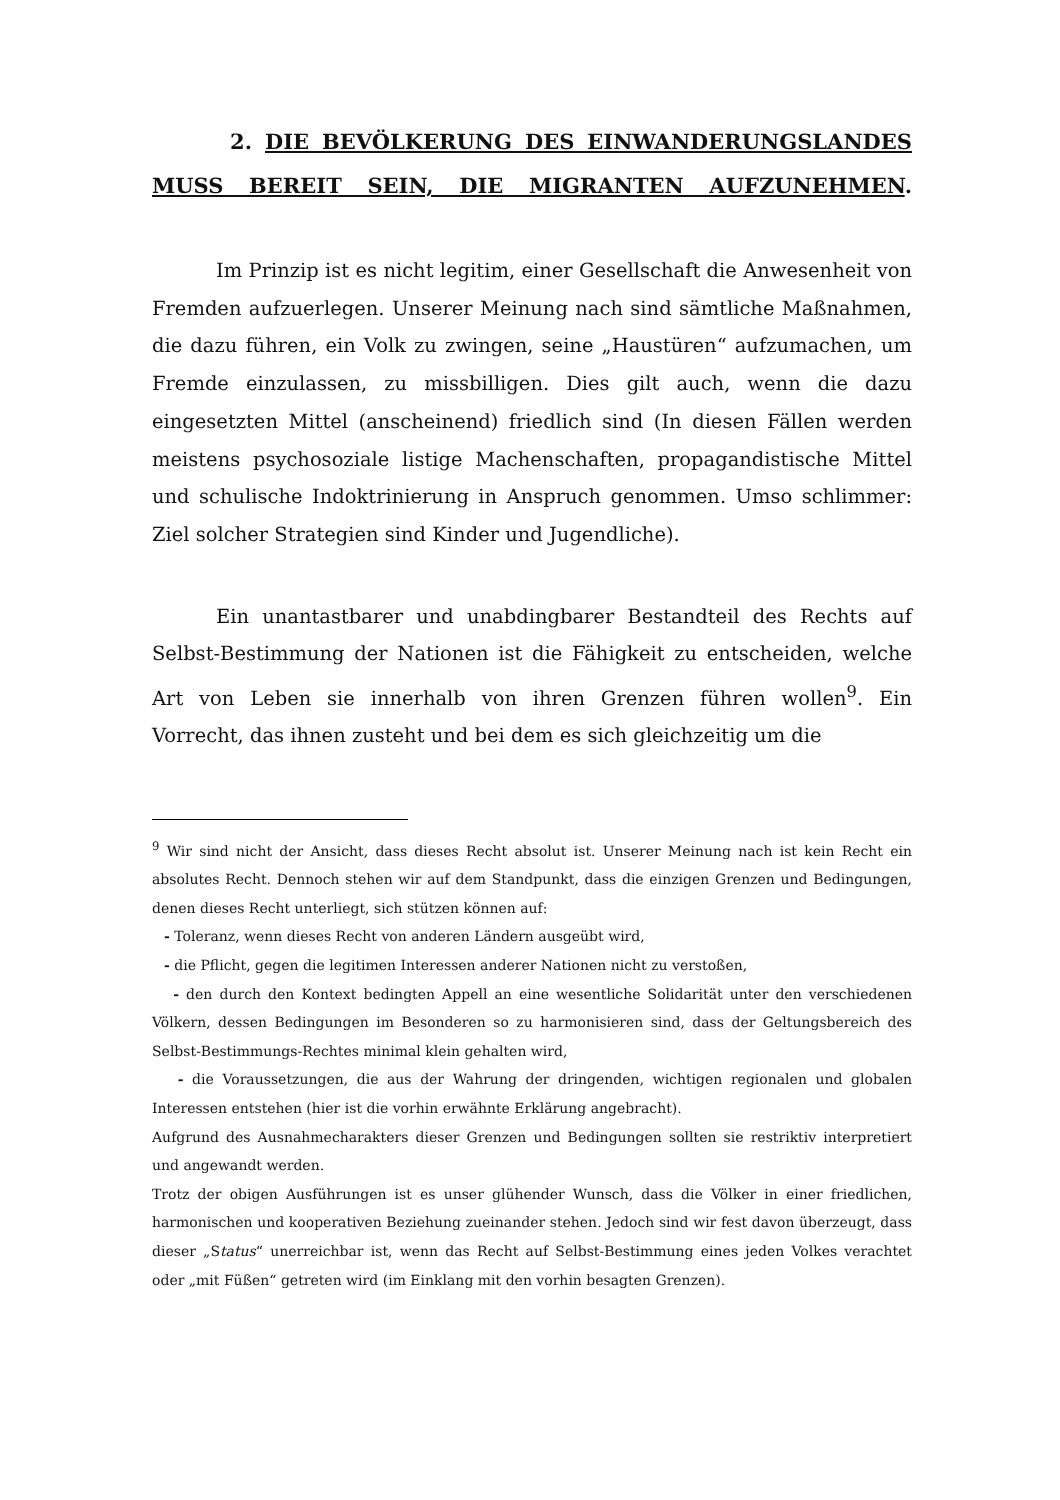2. DIE BEVÖLKERUNG DES EINWANDERUNGSLANDES MUSS BEREIT SEIN, DIE MIGRANTEN AUFZUNEHMEN.
Im Prinzip ist es nicht legitim, einer Gesellschaft die Anwesenheit von Fremden aufzuerlegen. Unserer Meinung nach sind sämtliche Maßnahmen, die dazu führen, ein Volk zu zwingen, seine „Haustüren“ aufzumachen, um Fremde einzulassen, zu missbilligen. Dies gilt auch, wenn die dazu eingesetzten Mittel (anscheinend) friedlich sind (In diesen Fällen werden meistens psychosoziale listige Machenschaften, propagandistische Mittel und schulische Indoktrinierung in Anspruch genommen. Umso schlimmer: Ziel solcher Strategien sind Kinder und Jugendliche).
Ein unantastbarer und unabdingbarer Bestandteil des Rechts auf Selbst-Bestimmung der Nationen ist die Fähigkeit zu entscheiden, welche Art von Leben sie innerhalb von ihren Grenzen führen wollen<sup>9</sup>. Ein Vorrecht, das ihnen zusteht und bei dem es sich gleichzeitig um die
<sup>9</sup> Wir sind nicht der Ansicht, dass dieses Recht absolut ist. Unserer Meinung nach ist kein Recht ein absolutes Recht. Dennoch stehen wir auf dem Standpunkt, dass die einzigen Grenzen und Bedingungen, denen dieses Recht unterliegt, sich stützen können auf:
- Toleranz, wenn dieses Recht von anderen Ländern ausgeübt wird,
- die Pflicht, gegen die legitimen Interessen anderer Nationen nicht zu verstoßen,
- den durch den Kontext bedingten Appell an eine wesentliche Solidarität unter den verschiedenen Völkern, dessen Bedingungen im Besonderen so zu harmonisieren sind, dass der Geltungsbereich des Selbst-Bestimmungs-Rechtes minimal klein gehalten wird,
- die Voraussetzungen, die aus der Wahrung der dringenden, wichtigen regionalen und globalen Interessen entstehen (hier ist die vorhin erwähnte Erklärung angebracht).
Aufgrund des Ausnahmecharakters dieser Grenzen und Bedingungen sollten sie restriktiv interpretiert und angewandt werden.
Trotz der obigen Ausführungen ist es unser glühender Wunsch, dass die Völker in einer friedlichen, harmonischen und kooperativen Beziehung zueinander stehen. Jedoch sind wir fest davon überzeugt, dass dieser „Status“ unerreichbar ist, wenn das Recht auf Selbst-Bestimmung eines jeden Volkes verachtet oder „mit Füßen“ getreten wird (im Einklang mit den vorhin besagten Grenzen).